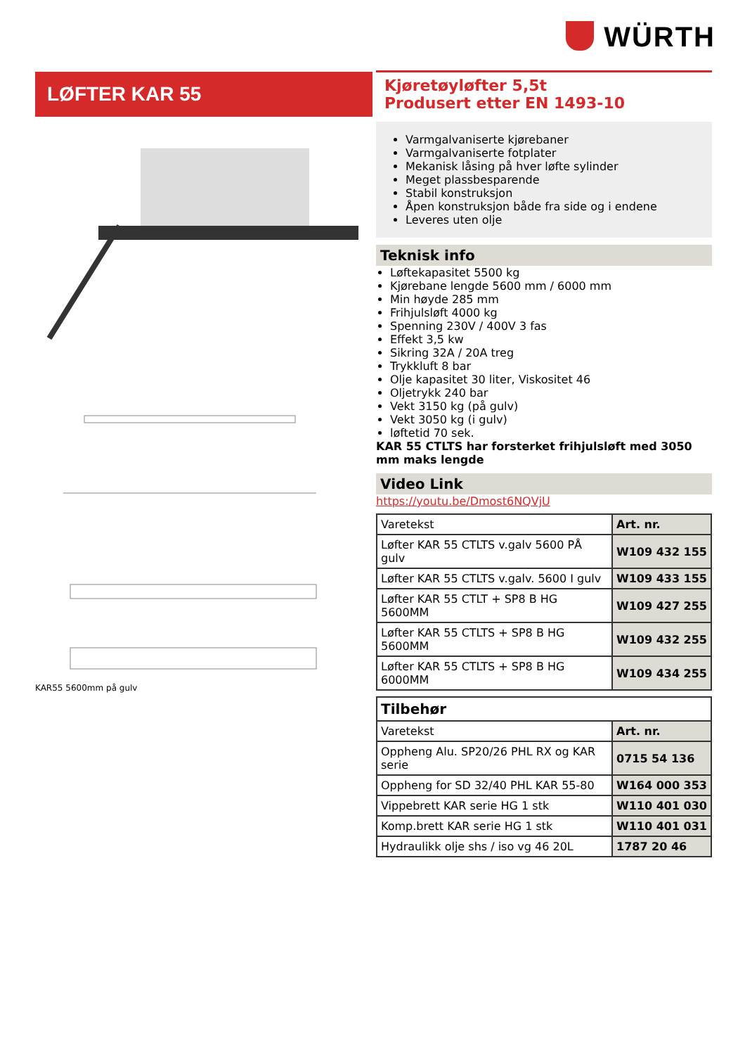WÜRTH
LØFTER KAR 55
KAR55 5600mm på gulv
Kjøretøyløfter 5,5t
Produsert etter EN 1493-10
Varmgalvaniserte kjørebaner
Varmgalvaniserte fotplater
Mekanisk låsing på hver løfte sylinder
Meget plassbesparende
Stabil konstruksjon
Åpen konstruksjon både fra side og i endene
Leveres uten olje
Teknisk info
Løftekapasitet 5500 kg
Kjørebane lengde 5600 mm / 6000 mm
Min høyde 285 mm
Frihjulsløft 4000 kg
Spenning 230V / 400V 3 fas
Effekt 3,5 kw
Sikring 32A / 20A treg
Trykkluft 8 bar
Olje kapasitet 30 liter, Viskositet 46
Oljetrykk 240 bar
Vekt 3150 kg (på gulv)
Vekt 3050 kg (i gulv)
løftetid 70 sek.
KAR 55 CTLTS har forsterket frihjulsløft med 3050 mm maks lengde
Video Link
https://youtu.be/Dmost6NQVjU
| Varetekst | Art. nr. |
| --- | --- |
| Løfter KAR 55 CTLTS v.galv 5600 PÅ gulv | W109 432 155 |
| Løfter KAR 55 CTLTS v.galv. 5600 I gulv | W109 433 155 |
| Løfter KAR 55 CTLT + SP8 B HG 5600MM | W109 427 255 |
| Løfter KAR 55 CTLTS + SP8 B HG 5600MM | W109 432 255 |
| Løfter KAR 55 CTLTS + SP8 B HG 6000MM | W109 434 255 |
| Tilbehør | |
| --- | --- |
| Varetekst | Art. nr. |
| Oppheng Alu. SP20/26 PHL RX og KAR serie | 0715 54 136 |
| Oppheng for SD 32/40 PHL KAR 55-80 | W164 000 353 |
| Vippebrett KAR serie HG 1 stk | W110 401 030 |
| Komp.brett KAR serie HG 1 stk | W110 401 031 |
| Hydraulikk olje shs / iso vg 46 20L | 1787 20 46 |